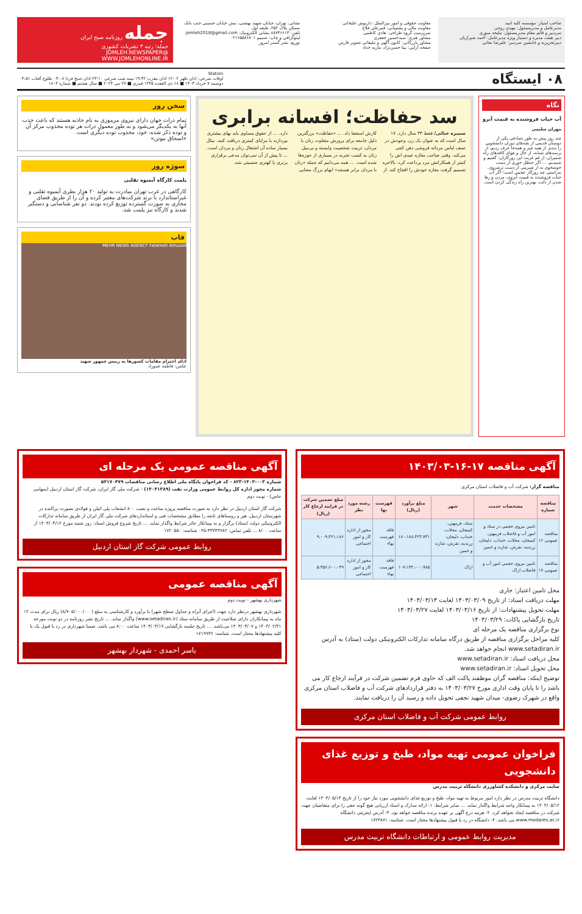صاحب امتیاز: مؤسسه کلبه امید
مدیرعامل و مدیرمسئول: مهدی روحی
سردبیر و قائم مقام مدیرمسئول: ملیحه منوری
دبیر هیئت مدیره و دستیار ویژه مدیرعامل: احمد شیرازیان
دبیرتحریریه و جانشین سردبیر: علیرضا نجاتی
معاونت حقوقی و امور بین‌الملل: داریوش علیخانی
معاونت مالی و پشتیبانی: قنبرعلی فلاح
سرپرست گروه طراحی: هادی کاظمی
مشاور هنری: سیدحسین جعفری
مشاور بازرگانی: کانون آگهی و تبلیغاتی تصویر فارس
صفحه آرایی: بیتا حسن‌نژاد، ماریه حداد
نشانی: تهران، خیابان شهید بهشتی، نبش خیابان حسینی جنب بانک مسکن پلاک ۲۵۲، طبقه اول
تلفن: ۸۸۷۴۶۶۱۳ نشانی الکترونیک: jomleh2018@gmail.com
لیتوگرافی و چاپ: صمیم ۰۲۱۶۵۵۸۶۸۰۱
توزیع: نشر گستر امروز
جمله روزنامه صبح ایران
جمله؛ رتبه ۳ نشریات کشوری
@JOMLEH.NEWSPAPER
WWW.JOMLEHONLINE.IR
۰۸ ایستگاه Station
اوقات شرعی: اذان ظهر ۱۲:۰۲ اذان مغرب ۱۹:۳۲ نیمه شب شرعی ۲۳:۱۰ اذان صبح فردا ۰۳:۰۸ طلوع آفتاب ۰۴:۵۱
دوشنبه ۷ خرداد ۱۴۰۳ ■ ۱۸ ذی القعده ۱۴۴۵ قمری ■ ۲۷ می ۲۰۲۴ ■ سال هشتم ■ شماره ۱۸۰۳
نگاه
آب حیات فروشنده به قیمت آبرو
مهران سلیمی
چند روز پیش به طور تصادفی یکی از دوستان قدیمی از بچه‌های دوران دانشجویی را دیدم. از همه چیز و همه‌جا حرف زدیم، از پرسه‌های شبانه، از حال و هوای کافه‌های راه شمیران، از غم غربت این روزگاران؛ گفتیم و شنیدیم. ... اگر حنظل خوری از دست خوشخوی به از شیرینی از دست ترشروی. به‌راستی چه روزگار عجیبی است؛ اگر آب حیات فروشنده به قیمت آبروی، مردن و رها شدن از ذلت، بهترین راه زندگی کردن است.
سد حفاظت؛ افسانه برابری
سمیره حنائی/ فقط ۳۳ سال دارد. ۱۷ سال است که به عنوان یک زن، وجودش در صنف لباس مردانه فروشی دهن کجی می‌کند. وقتی صاحب مغازه عیدی اش را کمتر از همکارانش مرد پرداخت کرد، بالاخره تصمیم گرفت مغازه خودش را افتتاح کند. از کارش استعفا داد. ... «حفاظت» بزرگترین دلیل جامعه برای پرورش متفاوت زنان با مردان، تربیت شخصیت وابسته و بی‌میل زنان به کسب تجربه در بسیاری از حوزه‌ها شده است. ... همه می‌دانیم که جمله «زنان با مردان برابر هستند» ابهام بزرگ معنایی دارد. ... از حقوق مساوی باید بهای بیشتری بپردازند یا مزایای کمتری دریافت کنند. مثال بسیار ساده آن اشتغال زنان و مردان است. ... تا پیش از آن نمی‌توان مدعی برقراری برتری یا کهتری جنسیتی شد.
سخن روز
تمام ذرات جهان دارای نیروی مرموزی به نام جاذبه هستند که باعث جذب آنها به یکدیگر می‌شود و به طور معمول ذرات هر توده مجذوب مرکز آن و توده ذکر شده، خود، مجذوب توده دیگری است.
«اسحاق نیوتن»
سوژه روز
پلمب کارگاه آبمیوه تقلبی
کارگاهی در غرب تهران مبادرت به تولید ۲۰ هزار بطری آبمیوه تقلبی و غیراستاندارد با برند شرکت‌های معتبر کرده و آن را از طریق فضای مجازی به صورت گسترده توزیع کرده بودند. دو نفر شناسایی و دستگیر شدند و کارگاه نیز پلمب شد.
قاب
MEHR NEWS AGENCY Fatemeh Amuzad
ادای احترام مقامات کشورها به رییس جمهور شهید
عکس: فاطمه عموزاد
آگهی مناقصه ۱۷-۱۶-۱۴۰۳/۰۳
مناقصه گزار: شرکت آب و فاضلاب استان مرکزی
| مناقصه شماره | مشخصات خدمت | شهر | مبلغ برآورد (ریال) | فهرست بها | رشته مورد نظر | مبلغ تضمین شرکت در فرایند ارجاع کار (ریال) |
| --- | --- | --- | --- | --- | --- | --- |
| مناقصه عمومی ۱۶ | تامین نیروی حجمی در ستاد و امور آب و فاضلاب فرمهین، کمیجان، محلات، خنداب، دلیجان، زرندیه، تفرش، شازند و خمین | ستاد، فرمهین، کمیجان، محلات، خنداب، دلیجان، زرندیه، تفرش، شازند و خمین | ۱۸۰،۱۸۸،۴۲۳،۷۳۱ | فاقد فهرست بهاء | مجوز از اداره کار و امور اجتماعی | ۹،۰۰۹،۴۲۱،۱۸۶ |
| مناقصه عمومی ۱۷ | تامین نیروی حجمی امور آب و فاضلاب اراک | اراک | ۱۰۷،۱۳۲،۰۰۰،۹۸۵ | فاقد فهرست بهاء | مجوز از اداره کار و امور اجتماعی | ۵،۳۵۶،۶۰۰،۰۴۹ |
محل تامین اعتبار: جاری
مهلت دریافت اسناد: از تاریخ ۱۴۰۳/۰۳/۰۹ لغایت ۱۴۰۳/۰۳/۱۳
مهلت تحویل پیشنهادات: از تاریخ ۱۴۰۳/۰۳/۱۶ لغایت ۱۴۰۳/۰۳/۲۷
تاریخ بازگشایی پاکات: ۱۴۰۳/۰۳/۲۹
نوع برگزاری مناقصه یک مرحله ای
کلیه مراحل برگزاری مناقصه از طریق درگاه سامانه تدارکات الکترونیکی دولت (ستاد) به آدرس www.setadiran.ir انجام خواهد شد.
محل دریافت اسناد: www.setadiran.ir
محل تحویل اسناد: www.setadiran.ir
توضیح اینکه: مناقصه گران موظفند پاکت الف که حاوی فرم تضمین شرکت در فرآیند ارجاع کار می باشد را تا پایان وقت اداری مورخ ۱۴۰۳/۰۳/۲۷ به دفتر قراردادهای شرکت آب و فاضلاب استان مرکزی واقع در شهرک رضوی- میدان شهید نجفی تحویل داده و رسید آن را دریافت نمایند.
روابط عمومی شرکت آب و فاضلاب استان مرکزی
فراخوان عمومی تهیه مواد، طبخ و توزیع غذای دانشجویی
سایت مرکزی و دانشکده کشاورزی دانشگاه تربیت مدرس
دانشگاه تربیت مدرس در نظر دارد امور مربوط به تهیه مواد، طبخ و توزیع غذای دانشجویی مورد نیاز خود را از تاریخ ۱۴۰۳/۰۵/۱۳ لغایت ۱۴۰۴/۰۵/۱۲ به پیمانکار واجد شرایط واگذار نماید. ... سایر شرایط: ۱- ارائه مدارک و اسناد ارزیابی هیچ گونه حقی را برای متقاضیان جهت شرکت در مناقصه ایجاد نخواهد کرد. ۲- هزینه درج آگهی بر عهده برنده مناقصه خواهد بود. ۳- آدرس اینترنتی دانشگاه www.modares.ac.ir می باشد. ۴- دانشگاه در رد یا قبول پیشنهادها مختار است. شناسه: ۱۷۲۳۸۷۱
مدیریت روابط عمومی و ارتباطات دانشگاه تربیت مدرس
آگهی مناقصه عمومی یک مرحله ای
شماره ۰۰۳-۱۴۰۳-۸۲۳ - کد فراخوان پایگاه ملی اطلاع رسانی مناقصات ۵۳۱۷۰۴۷۹
شماره مجوز اداره کل روابط عمومی وزارت نفت (۱۴۰۳۱۳۸۹) - شرکت ملی گاز ایران، شرکت گاز استان اردبیل (سهامی خاص) - نوبت دوم
شرکت گاز استان اردبیل در نظر دارد به صورت مناقصه پروژه ساخت و نصب ۸۰۰ انشعاب پلی اتیلن و فولادی بصورت پراکنده در شهرستان اردبیل، هیر و روستاهای تابعه را مطابق مشخصات فنی و استانداردهای شرکت ملی گاز ایران از طریق سامانه تدارکات الکترونیکی دولت (ستاد) برگزار و به پیمانکار حائز شرایط واگذار نماید. ... تاریخ شروع فروش اسناد: روز شنبه مورخ ۱۴۰۳/۰۳/۱۲ از ساعت ۸/۰۰ ... تلفن تماس: ۳۳۷۴۳۷۸۲-۰۴۵ شناسه: ۱۷۲۰۵۵۰
روابط عمومی شرکت گاز استان اردبیل
آگهی مناقصه عمومی
شهرداری بهشهر - نوبت دوم
شهرداری بهشهر درنظر دارد جهت (اجرای آبراه و جداول سطح شهر) با برآورد و کارشناسی به مبلغ (۸/۷۰۵/۰۰۰/۰۰۰) ریال برای مدت ۱۲ ماه به پیمانکاران دارای صلاحیت از طریق سامانه ستاد (www.setadiran.ir) واگذار نماید. ... تاریخ نشر روزنامه در دو نوبت مورخه ۱۴۰۳/۰۲/۳۱ و ۱۴۰۳/۰۳/۰۷ می‌باشد. ... تاریخ جلسه بازگشایی ۱۴۰۳/۰۳/۱۹ ساعت ۸:۰۰ می باشد. ضمنا شهرداری در رد یا قبول یک یا کلیه پیشنهادها مختار است. شناسه: ۱۷۱۹۹۳۶
یاسر احمدی - شهردار بهشهر